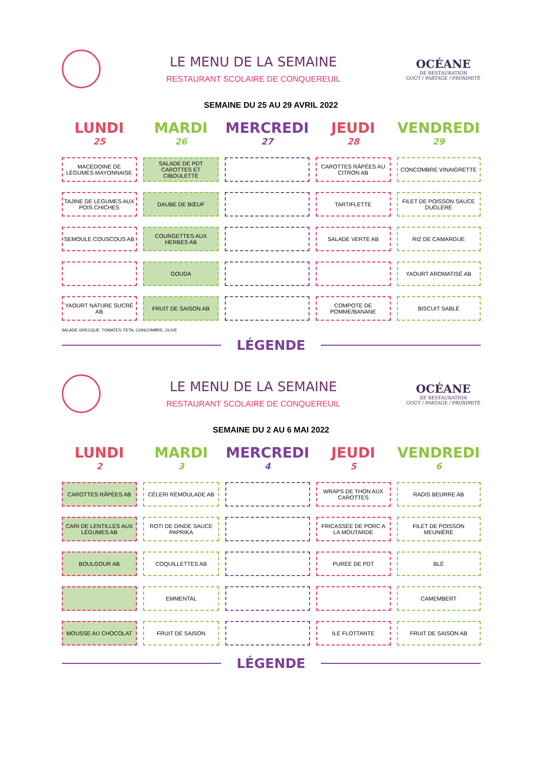LE MENU DE LA SEMAINE
RESTAURANT SCOLAIRE DE CONQUEREUIL
OCÉANE
DE RESTAURATION
GOÛT / PARTAGE / PROXIMITÉ
SEMAINE DU 25 AU 29 AVRIL 2022
| LUNDI 25 | MARDI 26 | MERCREDI 27 | JEUDI 28 | VENDREDI 29 |
| --- | --- | --- | --- | --- |
| MACEDOINE DE LÉGUMES MAYONNAISE | SALADE DE PDT CAROTTES ET CIBOULETTE | | CAROTTES RÂPÉES AU CITRON AB | CONCOMBRE VINAIGRETTE |
| TAJINE DE LEGUMES AUX POIS CHICHES | DAUBE DE BŒUF | | TARTIFLETTE | FILET DE POISSON SAUCE DUGLÉRÉ |
| SEMOULE COUSCOUS AB | COURGETTES AUX HERBES AB | | SALADE VERTE AB | RIZ DE CAMARGUE |
| | GOUDA | | | YAOURT AROMATISÉ AB |
| YAOURT NATURE SUCRÉ AB | FRUIT DE SAISON AB | | COMPOTE DE POMME/BANANE | BISCUIT SABLÉ |
SALADE GRECQUE: TOMATES, FETA, CONCOMBRE, OLIVE
LÉGENDE
LE MENU DE LA SEMAINE
RESTAURANT SCOLAIRE DE CONQUEREUIL
OCÉANE
DE RESTAURATION
GOÛT / PARTAGE / PROXIMITÉ
SEMAINE DU 2 AU 6 MAI 2022
| LUNDI 2 | MARDI 3 | MERCREDI 4 | JEUDI 5 | VENDREDI 6 |
| --- | --- | --- | --- | --- |
| CAROTTES RÂPÉES AB | CÉLERI RÉMOULADE AB | | WRAPS DE THON AUX CAROTTES | RADIS BEURRE AB |
| CARI DE LENTILLES AUX LÉGUMES AB | ROTI DE DINDE SAUCE PAPRIKA | | FRICASSÉE DE PORC A LA MOUTARDE | FILET DE POISSON MEUNIÈRE |
| BOULGOUR AB | COQUILLETTES AB | | PURÉE DE PDT | BLÉ |
| | EMMENTAL | | | CAMEMBERT |
| MOUSSE AU CHOCOLAT | FRUIT DE SAISON | | ILE FLOTTANTE | FRUIT DE SAISON AB |
LÉGENDE